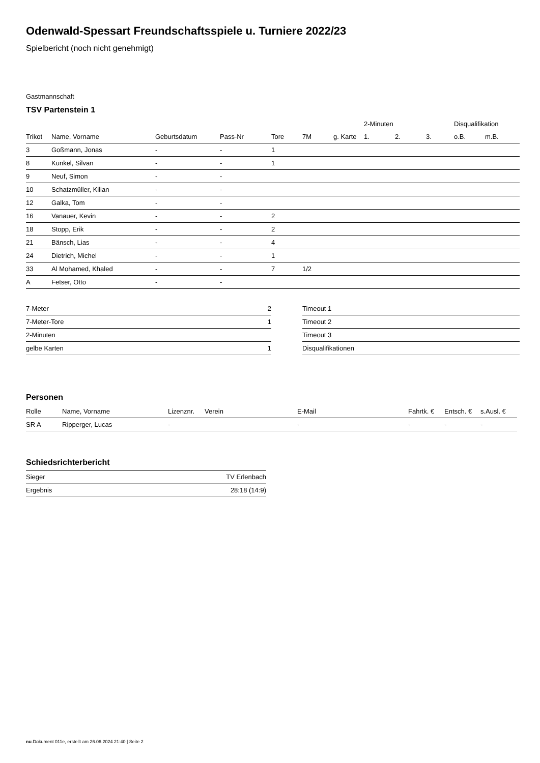Odenwald-Spessart Freundschaftsspiele u. Turniere 2022/23
Spielbericht (noch nicht genehmigt)
Gastmannschaft
TSV Partenstein 1
| | | | | | | | 2-Minuten | | | Disqualifikation | |
| --- | --- | --- | --- | --- | --- | --- | --- | --- | --- | --- | --- |
| Trikot | Name, Vorname | Geburtsdatum | Pass-Nr | Tore | 7M | g. Karte | 1. | 2. | 3. | o.B. | m.B. |
| 3 | Goßmann, Jonas | - | - | 1 | | | | | | | |
| 8 | Kunkel, Silvan | - | - | 1 | | | | | | | |
| 9 | Neuf, Simon | - | - | | | | | | | | |
| 10 | Schatzmüller, Kilian | - | - | | | | | | | | |
| 12 | Galka, Tom | - | - | | | | | | | | |
| 16 | Vanauer, Kevin | - | - | 2 | | | | | | | |
| 18 | Stopp, Erik | - | - | 2 | | | | | | | |
| 21 | Bänsch, Lias | - | - | 4 | | | | | | | |
| 24 | Dietrich, Michel | - | - | 1 | | | | | | | |
| 33 | Al Mohamed, Khaled | - | - | 7 | 1/2 | | | | | | |
| A | Fetser, Otto | - | - | | | | | | | | |
| 7-Meter | 2 |
| 7-Meter-Tore | 1 |
| 2-Minuten | |
| gelbe Karten | 1 |
| Timeout 1 |
| Timeout 2 |
| Timeout 3 |
| Disqualifikationen |
Personen
| Rolle | Name, Vorname | Lizenznr. | Verein | E-Mail | Fahrtk. € | Entsch. € | s.Ausl. € |
| --- | --- | --- | --- | --- | --- | --- | --- |
| SR A | Ripperger, Lucas | - | | - | - | - | - |
Schiedsrichterbericht
| Sieger | TV Erlenbach |
| Ergebnis | 28:18 (14:9) |
nu.Dokument 011e, erstellt am 26.06.2024 21:40 | Seite 2